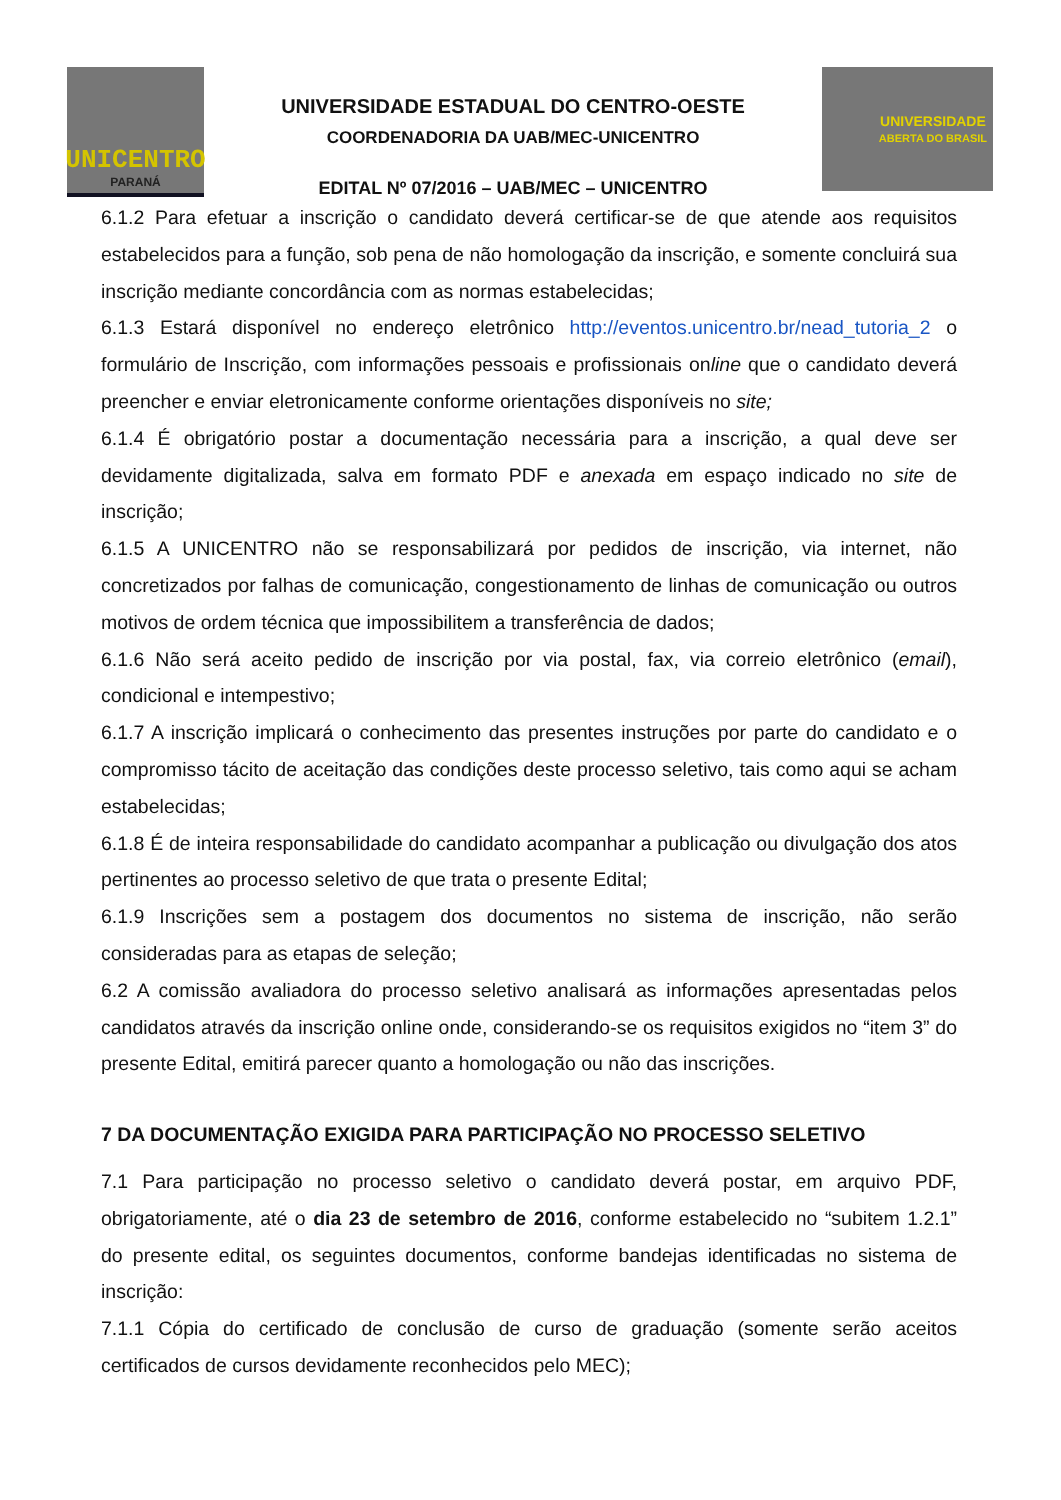UNICENTRO
PARANÁ
UNIVERSIDADE ESTADUAL DO CENTRO-OESTE
COORDENADORIA DA UAB/MEC-UNICENTRO
EDITAL Nº 07/2016 – UAB/MEC – UNICENTRO
UNIVERSIDADE
ABERTA DO BRASIL
6.1.2 Para efetuar a inscrição o candidato deverá certificar-se de que atende aos requisitos estabelecidos para a função, sob pena de não homologação da inscrição, e somente concluirá sua inscrição mediante concordância com as normas estabelecidas;
6.1.3 Estará disponível no endereço eletrônico http://eventos.unicentro.br/nead_tutoria_2 o formulário de Inscrição, com informações pessoais e profissionais online que o candidato deverá preencher e enviar eletronicamente conforme orientações disponíveis no site;
6.1.4 É obrigatório postar a documentação necessária para a inscrição, a qual deve ser devidamente digitalizada, salva em formato PDF e anexada em espaço indicado no site de inscrição;
6.1.5 A UNICENTRO não se responsabilizará por pedidos de inscrição, via internet, não concretizados por falhas de comunicação, congestionamento de linhas de comunicação ou outros motivos de ordem técnica que impossibilitem a transferência de dados;
6.1.6 Não será aceito pedido de inscrição por via postal, fax, via correio eletrônico (email), condicional e intempestivo;
6.1.7 A inscrição implicará o conhecimento das presentes instruções por parte do candidato e o compromisso tácito de aceitação das condições deste processo seletivo, tais como aqui se acham estabelecidas;
6.1.8 É de inteira responsabilidade do candidato acompanhar a publicação ou divulgação dos atos pertinentes ao processo seletivo de que trata o presente Edital;
6.1.9 Inscrições sem a postagem dos documentos no sistema de inscrição, não serão consideradas para as etapas de seleção;
6.2 A comissão avaliadora do processo seletivo analisará as informações apresentadas pelos candidatos através da inscrição online onde, considerando-se os requisitos exigidos no “item 3” do presente Edital, emitirá parecer quanto a homologação ou não das inscrições.
7 DA DOCUMENTAÇÃO EXIGIDA PARA PARTICIPAÇÃO NO PROCESSO SELETIVO
7.1 Para participação no processo seletivo o candidato deverá postar, em arquivo PDF, obrigatoriamente, até o dia 23 de setembro de 2016, conforme estabelecido no “subitem 1.2.1” do presente edital, os seguintes documentos, conforme bandejas identificadas no sistema de inscrição:
7.1.1 Cópia do certificado de conclusão de curso de graduação (somente serão aceitos certificados de cursos devidamente reconhecidos pelo MEC);